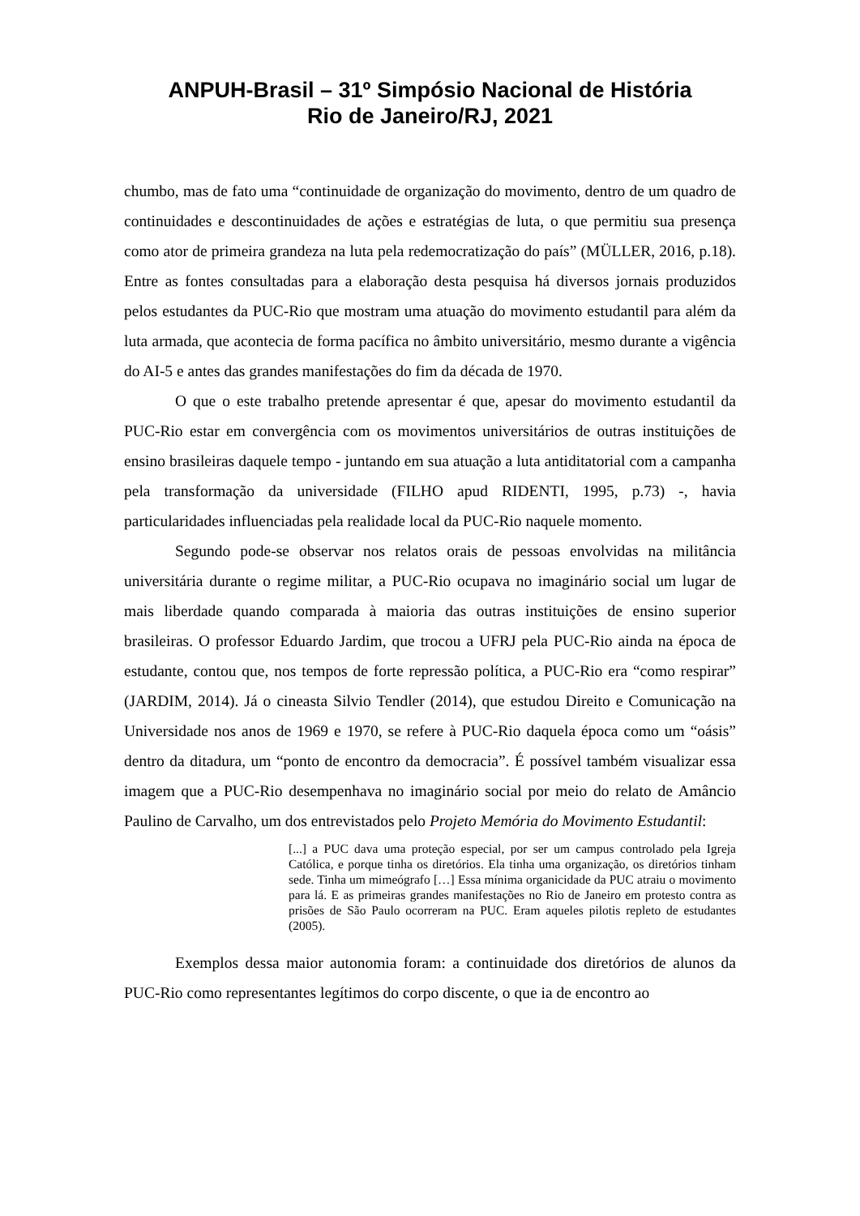ANPUH-Brasil – 31º Simpósio Nacional de História
Rio de Janeiro/RJ, 2021
chumbo, mas de fato uma “continuidade de organização do movimento, dentro de um quadro de continuidades e descontinuidades de ações e estratégias de luta, o que permitiu sua presença como ator de primeira grandeza na luta pela redemocratização do país” (MÜLLER, 2016, p.18). Entre as fontes consultadas para a elaboração desta pesquisa há diversos jornais produzidos pelos estudantes da PUC-Rio que mostram uma atuação do movimento estudantil para além da luta armada, que acontecia de forma pacífica no âmbito universitário, mesmo durante a vigência do AI-5 e antes das grandes manifestações do fim da década de 1970.
O que o este trabalho pretende apresentar é que, apesar do movimento estudantil da PUC-Rio estar em convergência com os movimentos universitários de outras instituições de ensino brasileiras daquele tempo - juntando em sua atuação a luta antiditatorial com a campanha pela transformação da universidade (FILHO apud RIDENTI, 1995, p.73) -, havia particularidades influenciadas pela realidade local da PUC-Rio naquele momento.
Segundo pode-se observar nos relatos orais de pessoas envolvidas na militância universitária durante o regime militar, a PUC-Rio ocupava no imaginário social um lugar de mais liberdade quando comparada à maioria das outras instituições de ensino superior brasileiras. O professor Eduardo Jardim, que trocou a UFRJ pela PUC-Rio ainda na época de estudante, contou que, nos tempos de forte repressão política, a PUC-Rio era “como respirar” (JARDIM, 2014). Já o cineasta Silvio Tendler (2014), que estudou Direito e Comunicação na Universidade nos anos de 1969 e 1970, se refere à PUC-Rio daquela época como um “oásis” dentro da ditadura, um “ponto de encontro da democracia”. É possível também visualizar essa imagem que a PUC-Rio desempenhava no imaginário social por meio do relato de Amâncio Paulino de Carvalho, um dos entrevistados pelo Projeto Memória do Movimento Estudantil:
[...] a PUC dava uma proteção especial, por ser um campus controlado pela Igreja Católica, e porque tinha os diretórios. Ela tinha uma organização, os diretórios tinham sede. Tinha um mimeógrafo […] Essa mínima organicidade da PUC atraiu o movimento para lá. E as primeiras grandes manifestações no Rio de Janeiro em protesto contra as prisões de São Paulo ocorreram na PUC. Eram aqueles pilotis repleto de estudantes (2005).
Exemplos dessa maior autonomia foram: a continuidade dos diretórios de alunos da PUC-Rio como representantes legítimos do corpo discente, o que ia de encontro ao